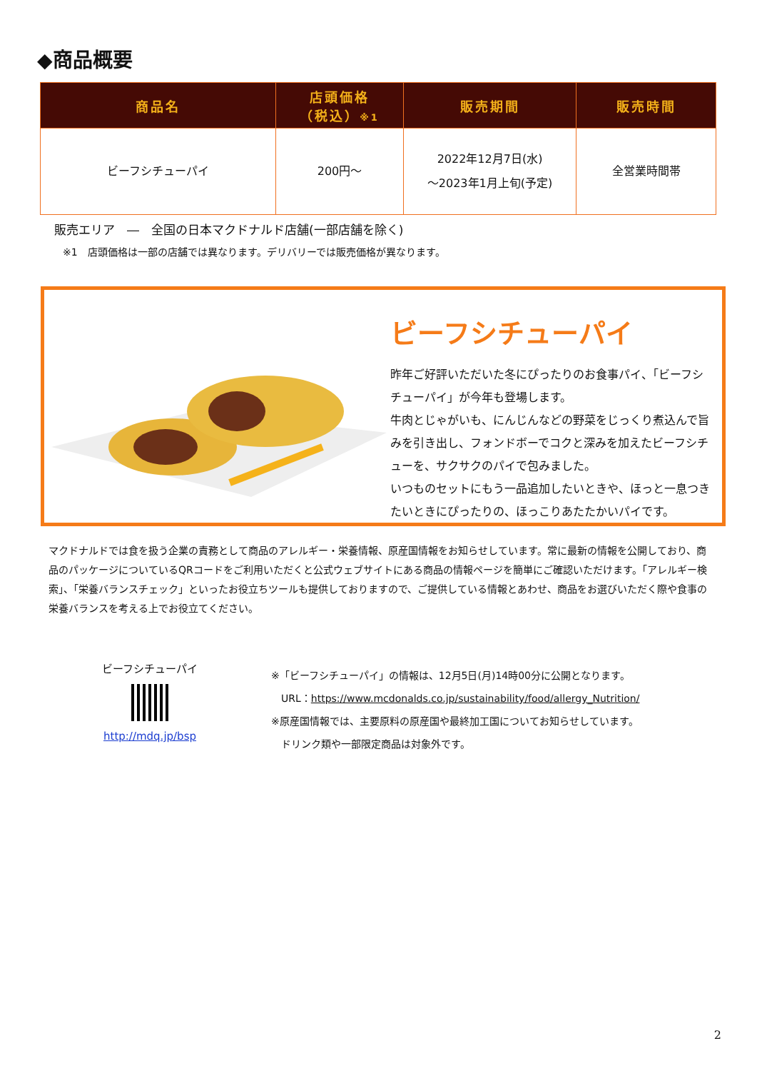◆商品概要
| 商品名 | 店頭価格 （税込） ※1 | 販売期間 | 販売時間 |
| --- | --- | --- | --- |
| ビーフシチューパイ | 200円～ | 2022年12月7日(水) ～2023年1月上旬(予定) | 全営業時間帯 |
販売エリア　―　全国の日本マクドナルド店舗(一部店舗を除く)
※1　店頭価格は一部の店舗では異なります。デリバリーでは販売価格が異なります。
ビーフシチューパイ
昨年ご好評いただいた冬にぴったりのお食事パイ、「ビーフシチューパイ」が今年も登場します。
牛肉とじゃがいも、にんじんなどの野菜をじっくり煮込んで旨みを引き出し、フォンドボーでコクと深みを加えたビーフシチューを、サクサクのパイで包みました。
いつものセットにもう一品追加したいときや、ほっと一息つきたいときにぴったりの、ほっこりあたたかいパイです。
マクドナルドでは食を扱う企業の責務として商品のアレルギー・栄養情報、原産国情報をお知らせしています。常に最新の情報を公開しており、商品のパッケージについているQRコードをご利用いただくと公式ウェブサイトにある商品の情報ページを簡単にご確認いただけます。「アレルギー検索」、「栄養バランスチェック」といったお役立ちツールも提供しておりますので、ご提供している情報とあわせ、商品をお選びいただく際や食事の栄養バランスを考える上でお役立てください。
ビーフシチューパイ
http://mdq.jp/bsp
※「ビーフシチューパイ」の情報は、12月5日(月)14時00分に公開となります。
　URL：https://www.mcdonalds.co.jp/sustainability/food/allergy_Nutrition/
※原産国情報では、主要原料の原産国や最終加工国についてお知らせしています。
　ドリンク類や一部限定商品は対象外です。
2